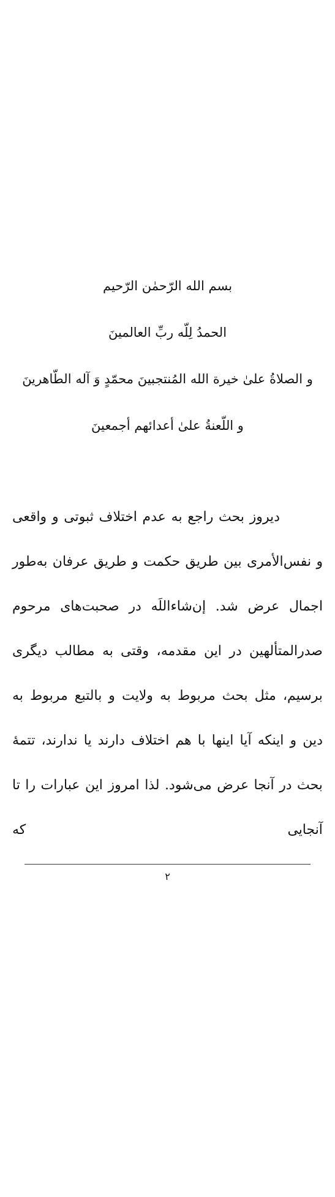بسم الله الرّحمٰن الرّحیم
الحمدُ لِلّه ربِّ العالمینَ
و الصلاةُ علیٰ خیرة الله المُنتجبینَ محمّدٍ وَ آله الطّاهرینَ
و اللّعنةُ علیٰ أعدائهم أجمعینَ
دیروز بحث راجع به عدم اختلاف ثبوتی و واقعی و نفس‌الأمری بین طریق حکمت و طریق عرفان به‌طور اجمال عرض شد. إن‌شاءاللَه در صحبت‌های مرحوم صدرالمتألهین در این مقدمه، وقتی به مطالب دیگری برسیم، مثل بحث مربوط به ولایت و بالتبع مربوط به دین و اینکه آیا اینها با هم اختلاف دارند یا ندارند، تتمهٔ بحث در آنجا عرض می‌شود. لذا امروز این عبارات را تا آنجایی که
۲